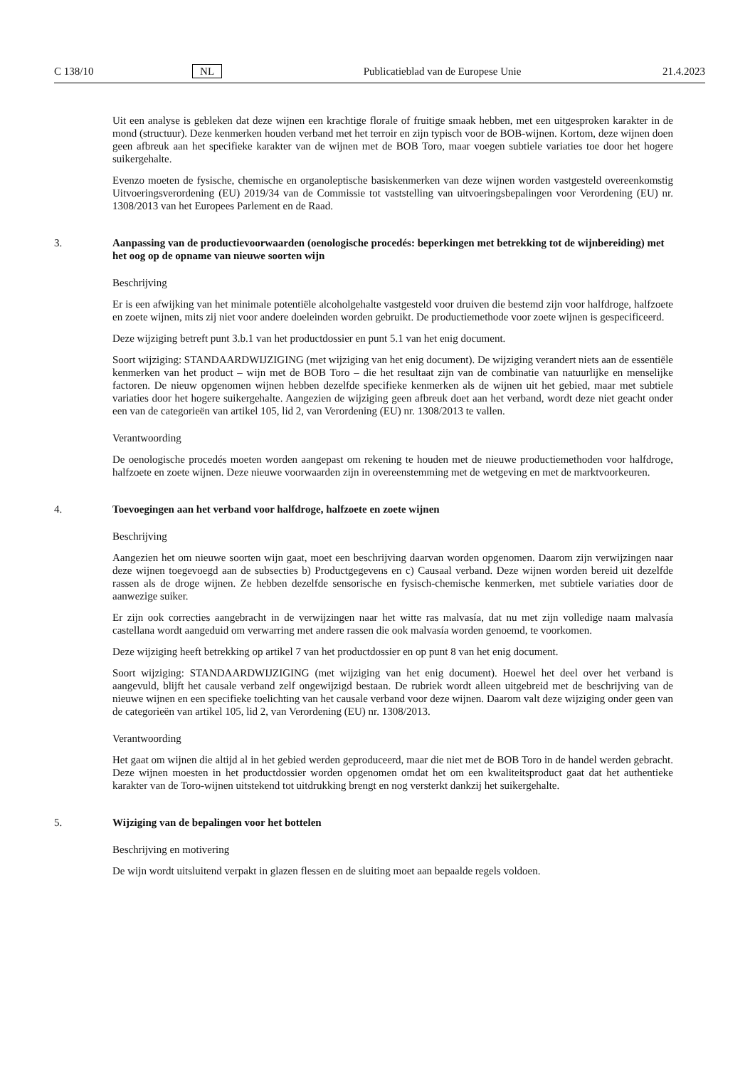C 138/10 NL Publicatieblad van de Europese Unie 21.4.2023
Uit een analyse is gebleken dat deze wijnen een krachtige florale of fruitige smaak hebben, met een uitgesproken karakter in de mond (structuur). Deze kenmerken houden verband met het terroir en zijn typisch voor de BOB-wijnen. Kortom, deze wijnen doen geen afbreuk aan het specifieke karakter van de wijnen met de BOB Toro, maar voegen subtiele variaties toe door het hogere suikergehalte.
Evenzo moeten de fysische, chemische en organoleptische basiskenmerken van deze wijnen worden vastgesteld overeenkomstig Uitvoeringsverordening (EU) 2019/34 van de Commissie tot vaststelling van uitvoeringsbepalingen voor Verordening (EU) nr. 1308/2013 van het Europees Parlement en de Raad.
3. Aanpassing van de productievoorwaarden (oenologische procedés: beperkingen met betrekking tot de wijnbereiding) met het oog op de opname van nieuwe soorten wijn
Beschrijving
Er is een afwijking van het minimale potentiële alcoholgehalte vastgesteld voor druiven die bestemd zijn voor halfdroge, halfzoete en zoete wijnen, mits zij niet voor andere doeleinden worden gebruikt. De productiemethode voor zoete wijnen is gespecificeerd.
Deze wijziging betreft punt 3.b.1 van het productdossier en punt 5.1 van het enig document.
Soort wijziging: STANDAARDWIJZIGING (met wijziging van het enig document). De wijziging verandert niets aan de essentiële kenmerken van het product – wijn met de BOB Toro – die het resultaat zijn van de combinatie van natuurlijke en menselijke factoren. De nieuw opgenomen wijnen hebben dezelfde specifieke kenmerken als de wijnen uit het gebied, maar met subtiele variaties door het hogere suikergehalte. Aangezien de wijziging geen afbreuk doet aan het verband, wordt deze niet geacht onder een van de categorieën van artikel 105, lid 2, van Verordening (EU) nr. 1308/2013 te vallen.
Verantwoording
De oenologische procedés moeten worden aangepast om rekening te houden met de nieuwe productiemethoden voor halfdroge, halfzoete en zoete wijnen. Deze nieuwe voorwaarden zijn in overeenstemming met de wetgeving en met de marktvoorkeuren.
4. Toevoegingen aan het verband voor halfdroge, halfzoete en zoete wijnen
Beschrijving
Aangezien het om nieuwe soorten wijn gaat, moet een beschrijving daarvan worden opgenomen. Daarom zijn verwijzingen naar deze wijnen toegevoegd aan de subsecties b) Productgegevens en c) Causaal verband. Deze wijnen worden bereid uit dezelfde rassen als de droge wijnen. Ze hebben dezelfde sensorische en fysisch-chemische kenmerken, met subtiele variaties door de aanwezige suiker.
Er zijn ook correcties aangebracht in de verwijzingen naar het witte ras malvasía, dat nu met zijn volledige naam malvasía castellana wordt aangeduid om verwarring met andere rassen die ook malvasía worden genoemd, te voorkomen.
Deze wijziging heeft betrekking op artikel 7 van het productdossier en op punt 8 van het enig document.
Soort wijziging: STANDAARDWIJZIGING (met wijziging van het enig document). Hoewel het deel over het verband is aangevuld, blijft het causale verband zelf ongewijzigd bestaan. De rubriek wordt alleen uitgebreid met de beschrijving van de nieuwe wijnen en een specifieke toelichting van het causale verband voor deze wijnen. Daarom valt deze wijziging onder geen van de categorieën van artikel 105, lid 2, van Verordening (EU) nr. 1308/2013.
Verantwoording
Het gaat om wijnen die altijd al in het gebied werden geproduceerd, maar die niet met de BOB Toro in de handel werden gebracht. Deze wijnen moesten in het productdossier worden opgenomen omdat het om een kwaliteitsproduct gaat dat het authentieke karakter van de Toro-wijnen uitstekend tot uitdrukking brengt en nog versterkt dankzij het suikergehalte.
5. Wijziging van de bepalingen voor het bottelen
Beschrijving en motivering
De wijn wordt uitsluitend verpakt in glazen flessen en de sluiting moet aan bepaalde regels voldoen.